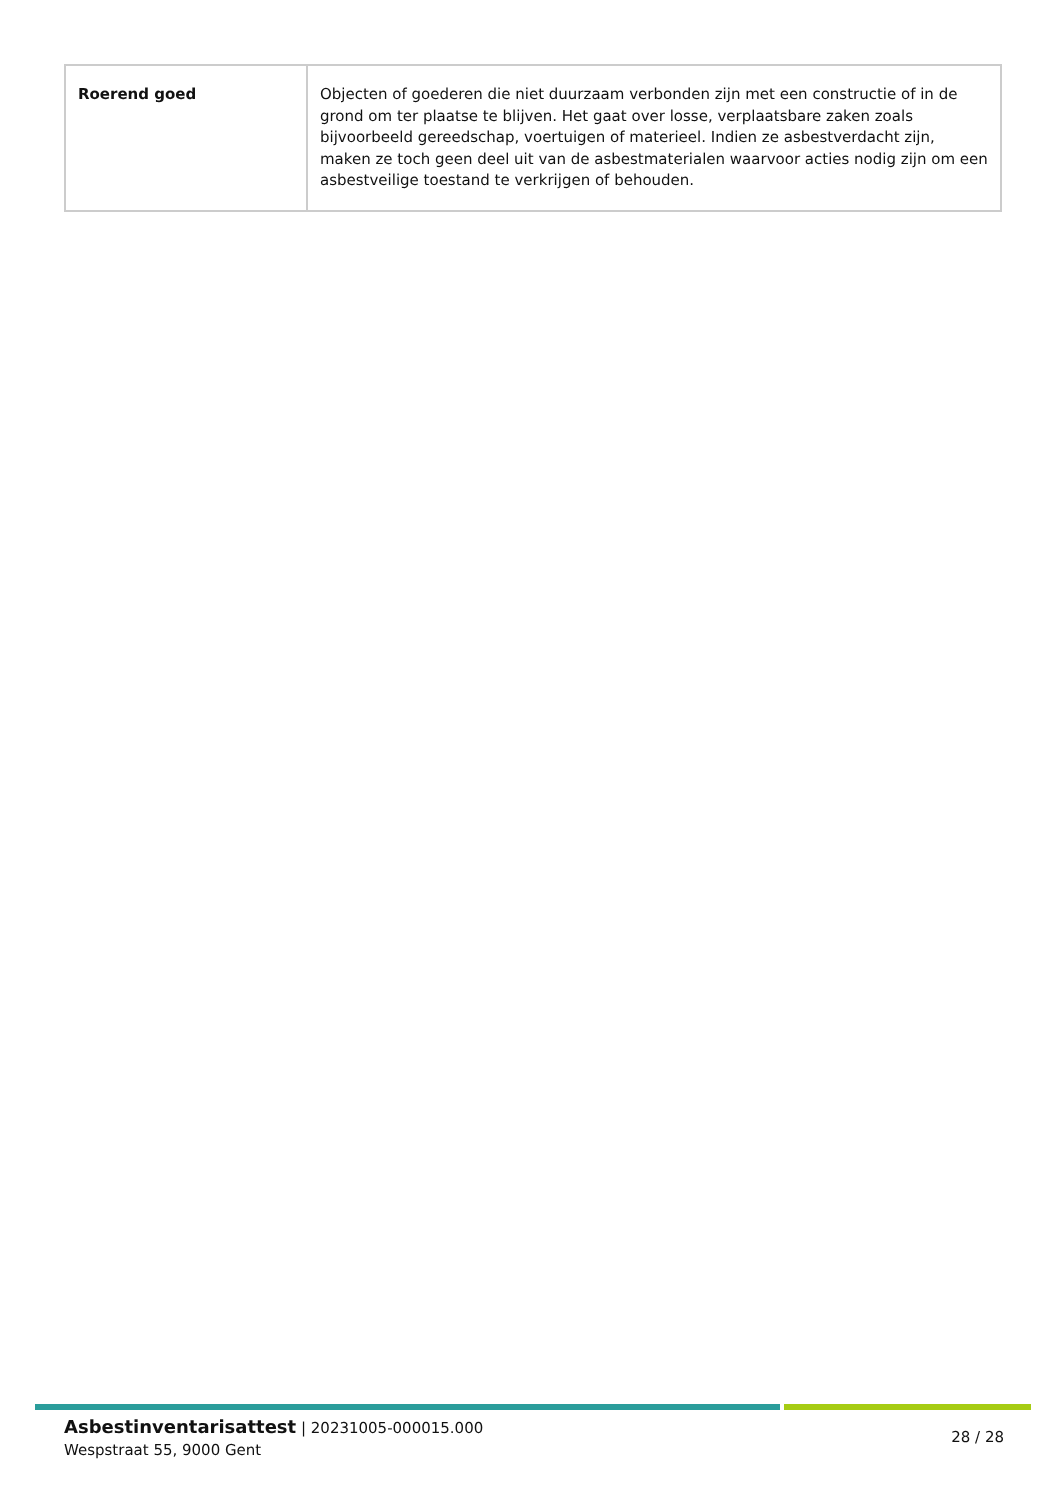| Roerend goed | Objecten of goederen die niet duurzaam verbonden zijn met een constructie of in de grond om ter plaatse te blijven. Het gaat over losse, verplaatsbare zaken zoals bijvoorbeeld gereedschap, voertuigen of materieel. Indien ze asbestverdacht zijn, maken ze toch geen deel uit van de asbestmaterialen waarvoor acties nodig zijn om een asbestveilige toestand te verkrijgen of behouden. |
Asbestinventarisattest | 20231005-000015.000
Wespstraat 55, 9000 Gent
28 / 28